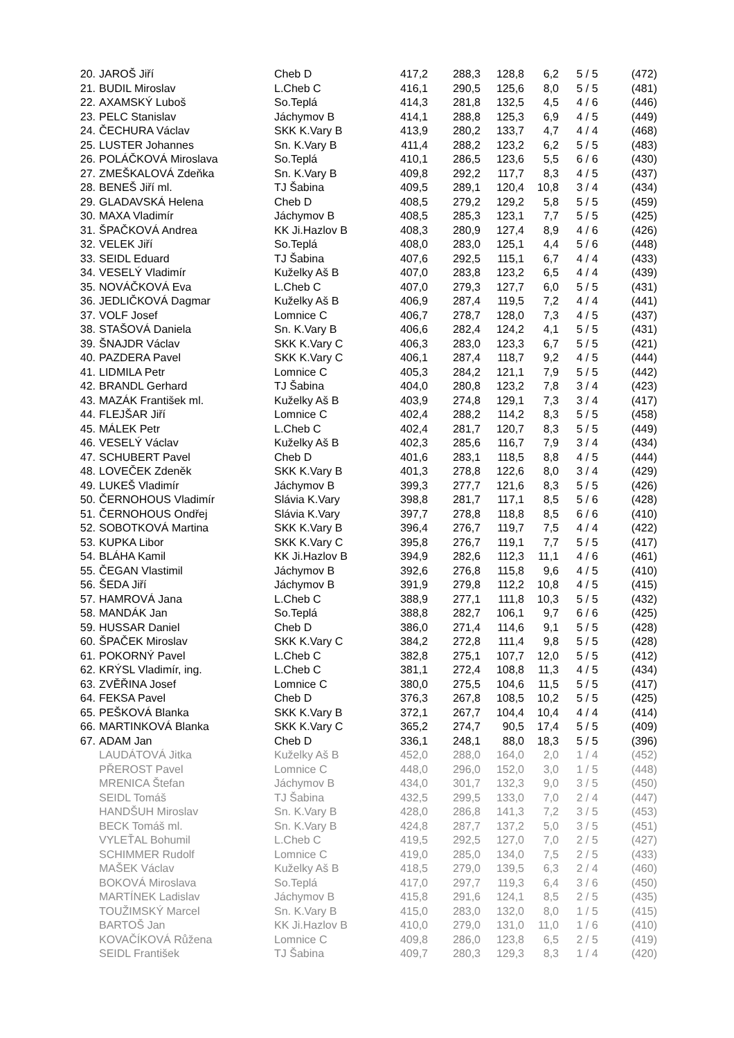| 20. | JAROŠ Jiří | Cheb D | 417,2 | 288,3 | 128,8 | 6,2 | 5 / 5 | (472) |
| 21. | BUDIL Miroslav | L.Cheb C | 416,1 | 290,5 | 125,6 | 8,0 | 5 / 5 | (481) |
| 22. | AXAMSKÝ Luboš | So.Teplá | 414,3 | 281,8 | 132,5 | 4,5 | 4 / 6 | (446) |
| 23. | PELC Stanislav | Jáchymov B | 414,1 | 288,8 | 125,3 | 6,9 | 4 / 5 | (449) |
| 24. | ČECHURA Václav | SKK K.Vary B | 413,9 | 280,2 | 133,7 | 4,7 | 4 / 4 | (468) |
| 25. | LUSTER Johannes | Sn. K.Vary B | 411,4 | 288,2 | 123,2 | 6,2 | 5 / 5 | (483) |
| 26. | POLÁČKOVÁ Miroslava | So.Teplá | 410,1 | 286,5 | 123,6 | 5,5 | 6 / 6 | (430) |
| 27. | ZMEŠKALOVÁ Zdeňka | Sn. K.Vary B | 409,8 | 292,2 | 117,7 | 8,3 | 4 / 5 | (437) |
| 28. | BENEŠ Jiří ml. | TJ Šabina | 409,5 | 289,1 | 120,4 | 10,8 | 3 / 4 | (434) |
| 29. | GLADAVSKÁ Helena | Cheb D | 408,5 | 279,2 | 129,2 | 5,8 | 5 / 5 | (459) |
| 30. | MAXA Vladimír | Jáchymov B | 408,5 | 285,3 | 123,1 | 7,7 | 5 / 5 | (425) |
| 31. | ŠPAČKOVÁ Andrea | KK Ji.Hazlov B | 408,3 | 280,9 | 127,4 | 8,9 | 4 / 6 | (426) |
| 32. | VELEK Jiří | So.Teplá | 408,0 | 283,0 | 125,1 | 4,4 | 5 / 6 | (448) |
| 33. | SEIDL Eduard | TJ Šabina | 407,6 | 292,5 | 115,1 | 6,7 | 4 / 4 | (433) |
| 34. | VESELÝ Vladimír | Kuželky Aš B | 407,0 | 283,8 | 123,2 | 6,5 | 4 / 4 | (439) |
| 35. | NOVÁČKOVÁ Eva | L.Cheb C | 407,0 | 279,3 | 127,7 | 6,0 | 5 / 5 | (431) |
| 36. | JEDLIČKOVÁ Dagmar | Kuželky Aš B | 406,9 | 287,4 | 119,5 | 7,2 | 4 / 4 | (441) |
| 37. | VOLF Josef | Lomnice C | 406,7 | 278,7 | 128,0 | 7,3 | 4 / 5 | (437) |
| 38. | STAŠOVÁ Daniela | Sn. K.Vary B | 406,6 | 282,4 | 124,2 | 4,1 | 5 / 5 | (431) |
| 39. | ŠNAJDR Václav | SKK K.Vary C | 406,3 | 283,0 | 123,3 | 6,7 | 5 / 5 | (421) |
| 40. | PAZDERA Pavel | SKK K.Vary C | 406,1 | 287,4 | 118,7 | 9,2 | 4 / 5 | (444) |
| 41. | LIDMILA Petr | Lomnice C | 405,3 | 284,2 | 121,1 | 7,9 | 5 / 5 | (442) |
| 42. | BRANDL Gerhard | TJ Šabina | 404,0 | 280,8 | 123,2 | 7,8 | 3 / 4 | (423) |
| 43. | MAZÁK František ml. | Kuželky Aš B | 403,9 | 274,8 | 129,1 | 7,3 | 3 / 4 | (417) |
| 44. | FLEJŠAR Jiří | Lomnice C | 402,4 | 288,2 | 114,2 | 8,3 | 5 / 5 | (458) |
| 45. | MÁLEK Petr | L.Cheb C | 402,4 | 281,7 | 120,7 | 8,3 | 5 / 5 | (449) |
| 46. | VESELÝ Václav | Kuželky Aš B | 402,3 | 285,6 | 116,7 | 7,9 | 3 / 4 | (434) |
| 47. | SCHUBERT Pavel | Cheb D | 401,6 | 283,1 | 118,5 | 8,8 | 4 / 5 | (444) |
| 48. | LOVEČEK Zdeněk | SKK K.Vary B | 401,3 | 278,8 | 122,6 | 8,0 | 3 / 4 | (429) |
| 49. | LUKEŠ Vladimír | Jáchymov B | 399,3 | 277,7 | 121,6 | 8,3 | 5 / 5 | (426) |
| 50. | ČERNOHOUS Vladimír | Slávia K.Vary | 398,8 | 281,7 | 117,1 | 8,5 | 5 / 6 | (428) |
| 51. | ČERNOHOUS Ondřej | Slávia K.Vary | 397,7 | 278,8 | 118,8 | 8,5 | 6 / 6 | (410) |
| 52. | SOBOTKOVÁ Martina | SKK K.Vary B | 396,4 | 276,7 | 119,7 | 7,5 | 4 / 4 | (422) |
| 53. | KUPKA Libor | SKK K.Vary C | 395,8 | 276,7 | 119,1 | 7,7 | 5 / 5 | (417) |
| 54. | BLÁHA Kamil | KK Ji.Hazlov B | 394,9 | 282,6 | 112,3 | 11,1 | 4 / 6 | (461) |
| 55. | ČEGAN Vlastimil | Jáchymov B | 392,6 | 276,8 | 115,8 | 9,6 | 4 / 5 | (410) |
| 56. | ŠEDA Jiří | Jáchymov B | 391,9 | 279,8 | 112,2 | 10,8 | 4 / 5 | (415) |
| 57. | HAMROVÁ Jana | L.Cheb C | 388,9 | 277,1 | 111,8 | 10,3 | 5 / 5 | (432) |
| 58. | MANDÁK Jan | So.Teplá | 388,8 | 282,7 | 106,1 | 9,7 | 6 / 6 | (425) |
| 59. | HUSSAR Daniel | Cheb D | 386,0 | 271,4 | 114,6 | 9,1 | 5 / 5 | (428) |
| 60. | ŠPAČEK Miroslav | SKK K.Vary C | 384,2 | 272,8 | 111,4 | 9,8 | 5 / 5 | (428) |
| 61. | POKORNÝ Pavel | L.Cheb C | 382,8 | 275,1 | 107,7 | 12,0 | 5 / 5 | (412) |
| 62. | KRÝSL Vladimír, ing. | L.Cheb C | 381,1 | 272,4 | 108,8 | 11,3 | 4 / 5 | (434) |
| 63. | ZVĚŘINA Josef | Lomnice C | 380,0 | 275,5 | 104,6 | 11,5 | 5 / 5 | (417) |
| 64. | FEKSA Pavel | Cheb D | 376,3 | 267,8 | 108,5 | 10,2 | 5 / 5 | (425) |
| 65. | PEŠKOVÁ Blanka | SKK K.Vary B | 372,1 | 267,7 | 104,4 | 10,4 | 4 / 4 | (414) |
| 66. | MARTINKOVÁ Blanka | SKK K.Vary C | 365,2 | 274,7 | 90,5 | 17,4 | 5 / 5 | (409) |
| 67. | ADAM Jan | Cheb D | 336,1 | 248,1 | 88,0 | 18,3 | 5 / 5 | (396) |
| | LAUDÁTOVÁ Jitka | Kuželky Aš B | 452,0 | 288,0 | 164,0 | 2,0 | 1 / 4 | (452) |
| | PŘEROST Pavel | Lomnice C | 448,0 | 296,0 | 152,0 | 3,0 | 1 / 5 | (448) |
| | MRENICA Štefan | Jáchymov B | 434,0 | 301,7 | 132,3 | 9,0 | 3 / 5 | (450) |
| | SEIDL Tomáš | TJ Šabina | 432,5 | 299,5 | 133,0 | 7,0 | 2 / 4 | (447) |
| | HANDŠUH Miroslav | Sn. K.Vary B | 428,0 | 286,8 | 141,3 | 7,2 | 3 / 5 | (453) |
| | BECK Tomáš ml. | Sn. K.Vary B | 424,8 | 287,7 | 137,2 | 5,0 | 3 / 5 | (451) |
| | VYLEŤAL Bohumil | L.Cheb C | 419,5 | 292,5 | 127,0 | 7,0 | 2 / 5 | (427) |
| | SCHIMMER Rudolf | Lomnice C | 419,0 | 285,0 | 134,0 | 7,5 | 2 / 5 | (433) |
| | MAŠEK Václav | Kuželky Aš B | 418,5 | 279,0 | 139,5 | 6,3 | 2 / 4 | (460) |
| | BOKOVÁ Miroslava | So.Teplá | 417,0 | 297,7 | 119,3 | 6,4 | 3 / 6 | (450) |
| | MARTÍNEK Ladislav | Jáchymov B | 415,8 | 291,6 | 124,1 | 8,5 | 2 / 5 | (435) |
| | TOUŽIMSKÝ Marcel | Sn. K.Vary B | 415,0 | 283,0 | 132,0 | 8,0 | 1 / 5 | (415) |
| | BARTOŠ Jan | KK Ji.Hazlov B | 410,0 | 279,0 | 131,0 | 11,0 | 1 / 6 | (410) |
| | KOVAČÍKOVÁ Růžena | Lomnice C | 409,8 | 286,0 | 123,8 | 6,5 | 2 / 5 | (419) |
| | SEIDL František | TJ Šabina | 409,7 | 280,3 | 129,3 | 8,3 | 1 / 4 | (420) |